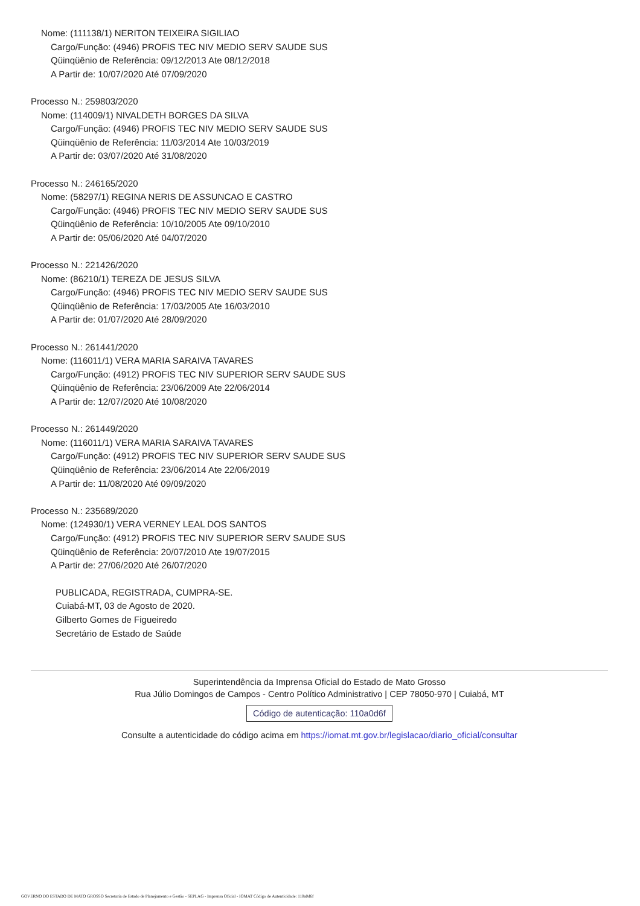Nome: (111138/1) NERITON TEIXEIRA SIGILIAO
Cargo/Função: (4946) PROFIS TEC NIV MEDIO SERV SAUDE SUS
Qüinqüênio de Referência: 09/12/2013 Ate 08/12/2018
A Partir de: 10/07/2020 Até 07/09/2020
Processo N.: 259803/2020
Nome: (114009/1) NIVALDETH BORGES DA SILVA
Cargo/Função: (4946) PROFIS TEC NIV MEDIO SERV SAUDE SUS
Qüinqüênio de Referência: 11/03/2014 Ate 10/03/2019
A Partir de: 03/07/2020 Até 31/08/2020
Processo N.: 246165/2020
Nome: (58297/1) REGINA NERIS DE ASSUNCAO E CASTRO
Cargo/Função: (4946) PROFIS TEC NIV MEDIO SERV SAUDE SUS
Qüinqüênio de Referência: 10/10/2005 Ate 09/10/2010
A Partir de: 05/06/2020 Até 04/07/2020
Processo N.: 221426/2020
Nome: (86210/1) TEREZA DE JESUS SILVA
Cargo/Função: (4946) PROFIS TEC NIV MEDIO SERV SAUDE SUS
Qüinqüênio de Referência: 17/03/2005 Ate 16/03/2010
A Partir de: 01/07/2020 Até 28/09/2020
Processo N.: 261441/2020
Nome: (116011/1) VERA MARIA SARAIVA TAVARES
Cargo/Função: (4912) PROFIS TEC NIV SUPERIOR SERV SAUDE SUS
Qüinqüênio de Referência: 23/06/2009 Ate 22/06/2014
A Partir de: 12/07/2020 Até 10/08/2020
Processo N.: 261449/2020
Nome: (116011/1) VERA MARIA SARAIVA TAVARES
Cargo/Função: (4912) PROFIS TEC NIV SUPERIOR SERV SAUDE SUS
Qüinqüênio de Referência: 23/06/2014 Ate 22/06/2019
A Partir de: 11/08/2020 Até 09/09/2020
Processo N.: 235689/2020
Nome: (124930/1) VERA VERNEY LEAL DOS SANTOS
Cargo/Função: (4912) PROFIS TEC NIV SUPERIOR SERV SAUDE SUS
Qüinqüênio de Referência: 20/07/2010 Ate 19/07/2015
A Partir de: 27/06/2020 Até 26/07/2020
PUBLICADA, REGISTRADA, CUMPRA-SE.
Cuiabá-MT, 03 de Agosto de 2020.
Gilberto Gomes de Figueiredo
Secretário de Estado de Saúde
Superintendência da Imprensa Oficial do Estado de Mato Grosso
Rua Júlio Domingos de Campos - Centro Político Administrativo | CEP 78050-970 | Cuiabá, MT
Código de autenticação: 110a0d6f
Consulte a autenticidade do código acima em https://iomat.mt.gov.br/legislacao/diario_oficial/consultar
GOVERNO DO ESTADO DE MATO GROSSO Secretaria de Estado de Planejamento e Gestão - SEPLAG - Imprensa Oficial - IOMAT Código de Autenticidade: 110a0d6f